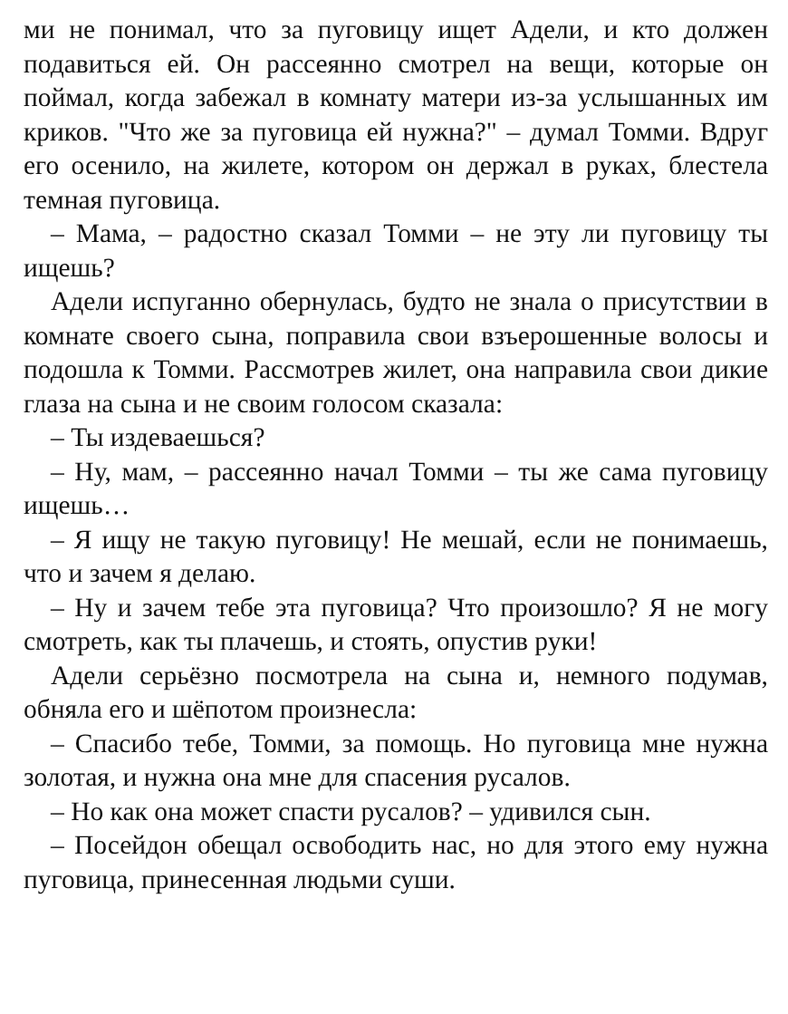ми не понимал, что за пуговицу ищет Адели, и кто должен подавиться ей. Он рассеянно смотрел на вещи, которые он поймал, когда забежал в комнату матери из-за услышанных им криков. "Что же за пуговица ей нужна?" – думал Томми. Вдруг его осенило, на жилете, котором он держал в руках, блестела темная пуговица.
– Мама, – радостно сказал Томми – не эту ли пуговицу ты ищешь?
Адели испуганно обернулась, будто не знала о присутствии в комнате своего сына, поправила свои взъерошенные волосы и подошла к Томми. Рассмотрев жилет, она направила свои дикие глаза на сына и не своим голосом сказала:
– Ты издеваешься?
– Ну, мам, – рассеянно начал Томми – ты же сама пуговицу ищешь…
– Я ищу не такую пуговицу! Не мешай, если не понимаешь, что и зачем я делаю.
– Ну и зачем тебе эта пуговица? Что произошло? Я не могу смотреть, как ты плачешь, и стоять, опустив руки!
Адели серьёзно посмотрела на сына и, немного подумав, обняла его и шёпотом произнесла:
– Спасибо тебе, Томми, за помощь. Но пуговица мне нужна золотая, и нужна она мне для спасения русалов.
– Но как она может спасти русалов? – удивился сын.
– Посейдон обещал освободить нас, но для этого ему нужна пуговица, принесенная людьми суши.